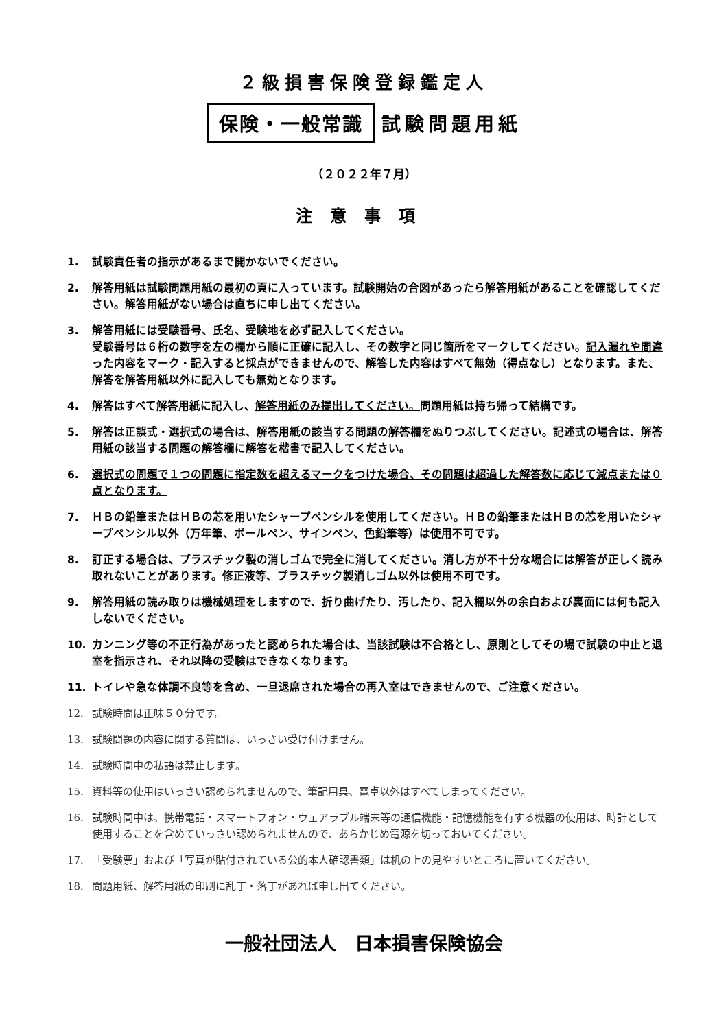２級損害保険登録鑑定人
保険・一般常識 試験問題用紙
（２０２２年７月）
注意事項
1. 試験責任者の指示があるまで開かないでください。
2. 解答用紙は試験問題用紙の最初の頁に入っています。試験開始の合図があったら解答用紙があることを確認してください。解答用紙がない場合は直ちに申し出てください。
3. 解答用紙には受験番号、氏名、受験地を必ず記入してください。
受験番号は６桁の数字を左の欄から順に正確に記入し、その数字と同じ箇所をマークしてください。記入漏れや間違った内容をマーク・記入すると採点ができませんので、解答した内容はすべて無効（得点なし）となります。また、解答を解答用紙以外に記入しても無効となります。
4. 解答はすべて解答用紙に記入し、解答用紙のみ提出してください。問題用紙は持ち帰って結構です。
5. 解答は正誤式・選択式の場合は、解答用紙の該当する問題の解答欄をぬりつぶしてください。記述式の場合は、解答用紙の該当する問題の解答欄に解答を楷書で記入してください。
6. 選択式の問題で１つの問題に指定数を超えるマークをつけた場合、その問題は超過した解答数に応じて減点または０点となります。
7. ＨＢの鉛筆またはＨＢの芯を用いたシャープペンシルを使用してください。ＨＢの鉛筆またはＨＢの芯を用いたシャープペンシル以外（万年筆、ボールペン、サインペン、色鉛筆等）は使用不可です。
8. 訂正する場合は、プラスチック製の消しゴムで完全に消してください。消し方が不十分な場合には解答が正しく読み取れないことがあります。修正液等、プラスチック製消しゴム以外は使用不可です。
9. 解答用紙の読み取りは機械処理をしますので、折り曲げたり、汚したり、記入欄以外の余白および裏面には何も記入しないでください。
10. カンニング等の不正行為があったと認められた場合は、当該試験は不合格とし、原則としてその場で試験の中止と退室を指示され、それ以降の受験はできなくなります。
11. トイレや急な体調不良等を含め、一旦退席された場合の再入室はできませんので、ご注意ください。
12. 試験時間は正味５０分です。
13. 試験問題の内容に関する質問は、いっさい受け付けません。
14. 試験時間中の私語は禁止します。
15. 資料等の使用はいっさい認められませんので、筆記用具、電卓以外はすべてしまってください。
16. 試験時間中は、携帯電話・スマートフォン・ウェアラブル端末等の通信機能・記憶機能を有する機器の使用は、時計として使用することを含めていっさい認められませんので、あらかじめ電源を切っておいてください。
17. 「受験票」および「写真が貼付されている公的本人確認書類」は机の上の見やすいところに置いてください。
18. 問題用紙、解答用紙の印刷に乱丁・落丁があれば申し出てください。
一般社団法人　日本損害保険協会